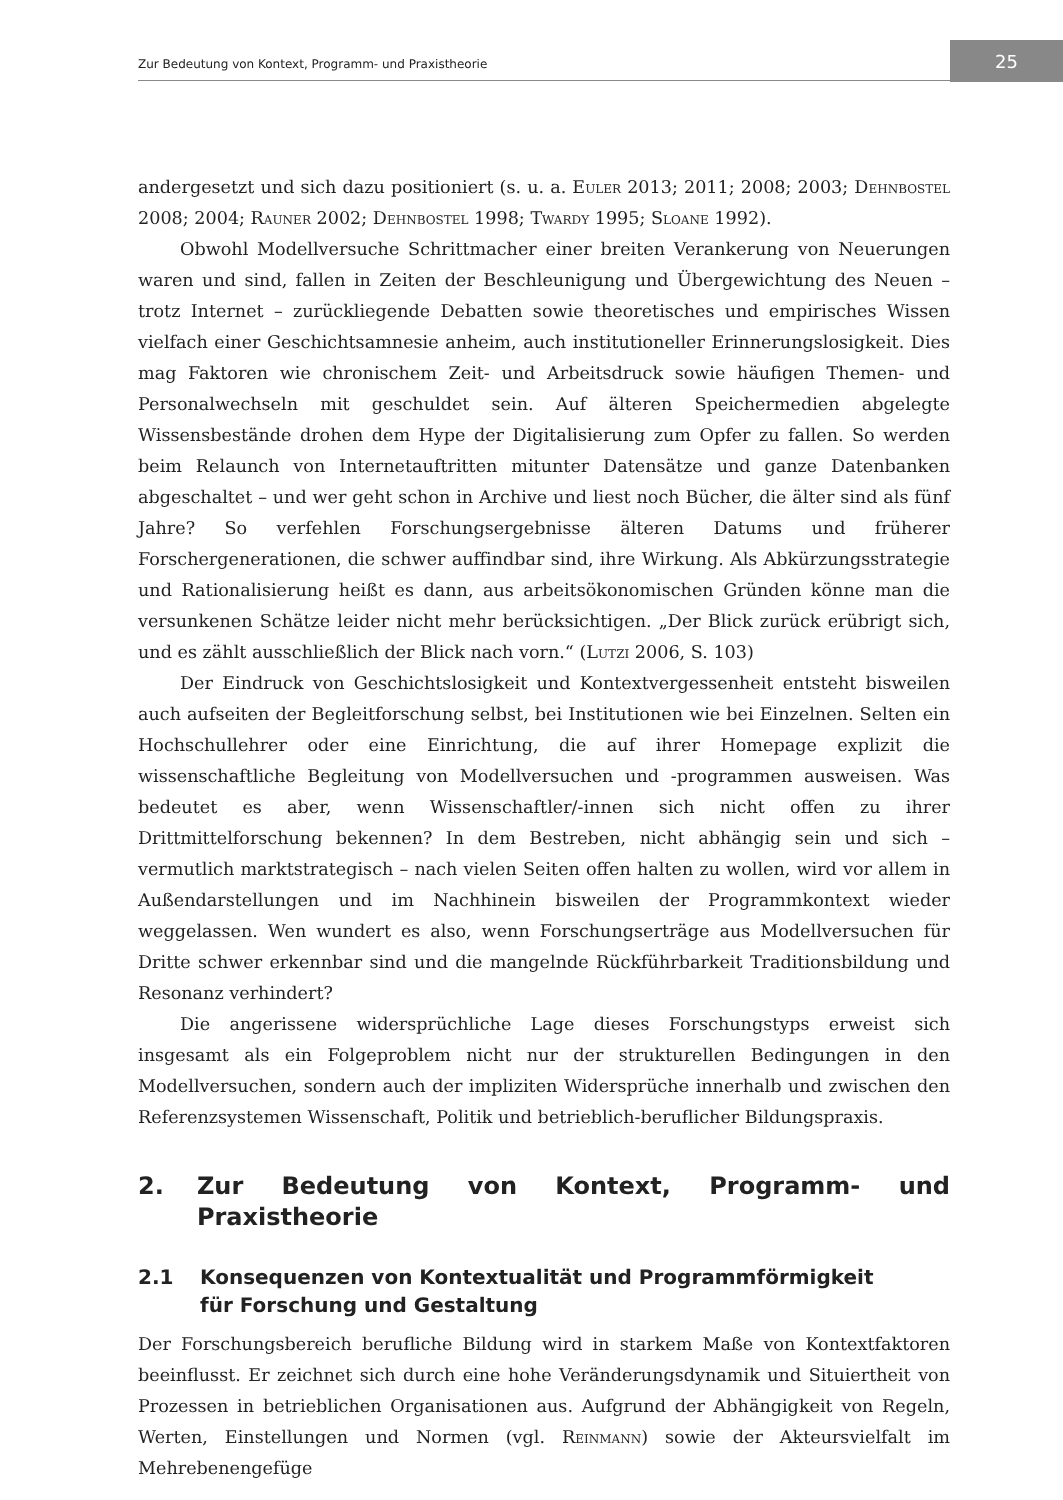Zur Bedeutung von Kontext, Programm- und Praxistheorie 25
andergesetzt und sich dazu positioniert (s. u. a. Euler 2013; 2011; 2008; 2003; Dehnbostel 2008; 2004; Rauner 2002; Dehnbostel 1998; Twardy 1995; Sloane 1992).
Obwohl Modellversuche Schrittmacher einer breiten Verankerung von Neuerungen waren und sind, fallen in Zeiten der Beschleunigung und Übergewichtung des Neuen – trotz Internet – zurückliegende Debatten sowie theoretisches und empirisches Wissen vielfach einer Geschichtsamnesie anheim, auch institutioneller Erinnerungslosigkeit. Dies mag Faktoren wie chronischem Zeit- und Arbeitsdruck sowie häufigen Themen- und Personalwechseln mit geschuldet sein. Auf älteren Speichermedien abgelegte Wissensbestände drohen dem Hype der Digitalisierung zum Opfer zu fallen. So werden beim Relaunch von Internetauftritten mitunter Datensätze und ganze Datenbanken abgeschaltet – und wer geht schon in Archive und liest noch Bücher, die älter sind als fünf Jahre? So verfehlen Forschungsergebnisse älteren Datums und früherer Forschergenerationen, die schwer auffindbar sind, ihre Wirkung. Als Abkürzungsstrategie und Rationalisierung heißt es dann, aus arbeitsökonomischen Gründen könne man die versunkenen Schätze leider nicht mehr berücksichtigen. „Der Blick zurück erübrigt sich, und es zählt ausschließlich der Blick nach vorn.“ (Lutzi 2006, S. 103)
Der Eindruck von Geschichtslosigkeit und Kontextvergessenheit entsteht bisweilen auch aufseiten der Begleitforschung selbst, bei Institutionen wie bei Einzelnen. Selten ein Hochschullehrer oder eine Einrichtung, die auf ihrer Homepage explizit die wissenschaftliche Begleitung von Modellversuchen und -programmen ausweisen. Was bedeutet es aber, wenn Wissenschaftler/-innen sich nicht offen zu ihrer Drittmittelforschung bekennen? In dem Bestreben, nicht abhängig sein und sich – vermutlich marktstrategisch – nach vielen Seiten offen halten zu wollen, wird vor allem in Außendarstellungen und im Nachhinein bisweilen der Programmkontext wieder weggelassen. Wen wundert es also, wenn Forschungserträge aus Modellversuchen für Dritte schwer erkennbar sind und die mangelnde Rückführbarkeit Traditionsbildung und Resonanz verhindert?
Die angerissene widersprüchliche Lage dieses Forschungstyps erweist sich insgesamt als ein Folgeproblem nicht nur der strukturellen Bedingungen in den Modellversuchen, sondern auch der impliziten Widersprüche innerhalb und zwischen den Referenzsystemen Wissenschaft, Politik und betrieblich-beruflicher Bildungspraxis.
2. Zur Bedeutung von Kontext, Programm- und Praxistheorie
2.1 Konsequenzen von Kontextualität und Programmförmigkeit
für Forschung und Gestaltung
Der Forschungsbereich berufliche Bildung wird in starkem Maße von Kontextfaktoren beeinflusst. Er zeichnet sich durch eine hohe Veränderungsdynamik und Situiertheit von Prozessen in betrieblichen Organisationen aus. Aufgrund der Abhängigkeit von Regeln, Werten, Einstellungen und Normen (vgl. Reinmann) sowie der Akteursvielfalt im Mehrebenengefüge